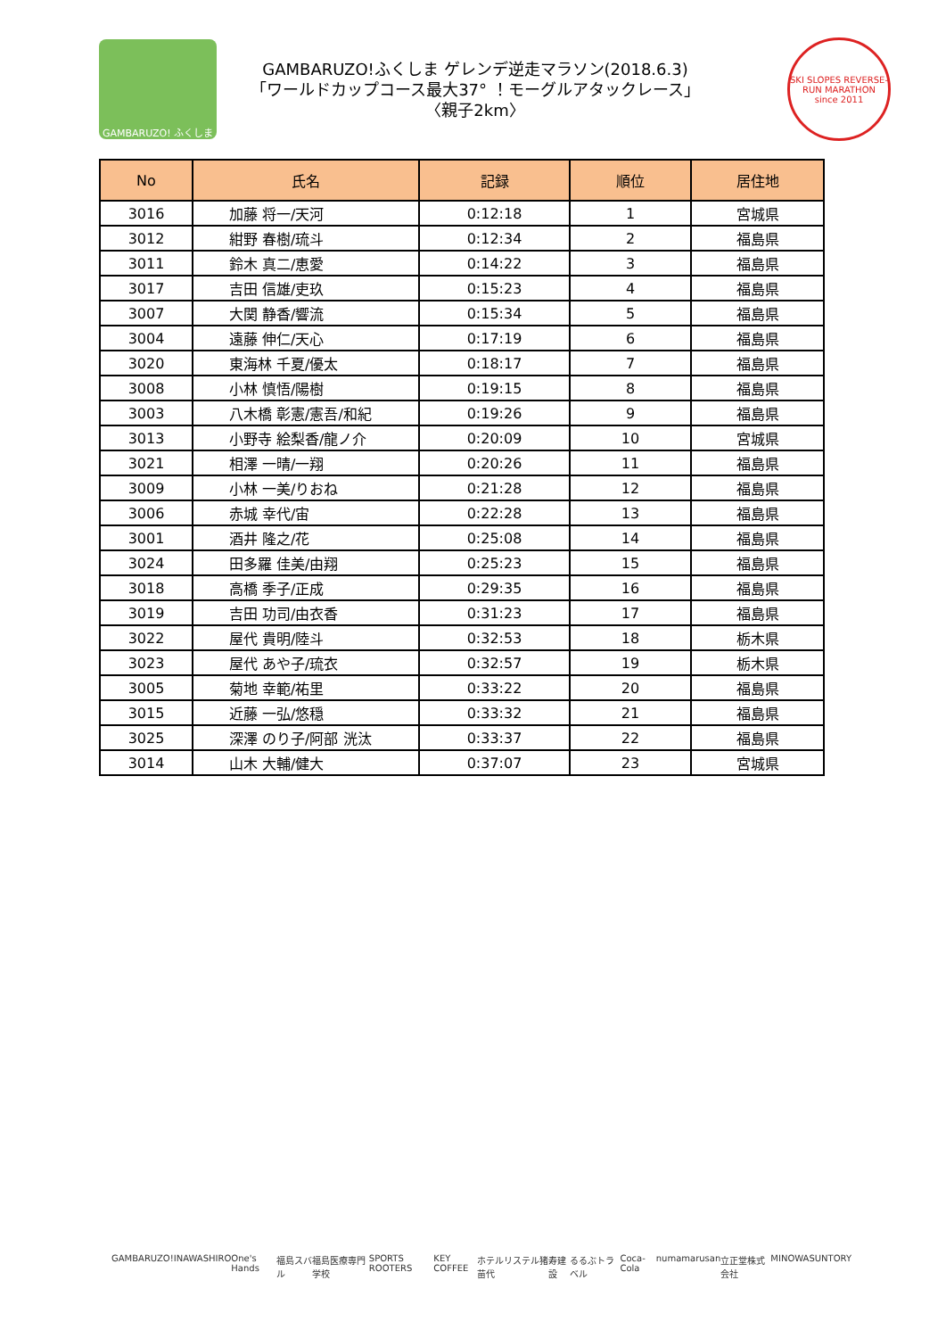GAMBARUZO! ふくしま
GAMBARUZO!ふくしま ゲレンデ逆走マラソン(2018.6.3)
「ワールドカップコース最大37° ！モーグルアタックレース」
〈親子2km〉
SKI SLOPES REVERSE-RUN MARATHON since 2011
| No | 氏名 | 記録 | 順位 | 居住地 |
| --- | --- | --- | --- | --- |
| 3016 | 加藤 将一/天河 | 0:12:18 | 1 | 宮城県 |
| 3012 | 紺野 春樹/琉斗 | 0:12:34 | 2 | 福島県 |
| 3011 | 鈴木 真二/恵愛 | 0:14:22 | 3 | 福島県 |
| 3017 | 吉田 信雄/吏玖 | 0:15:23 | 4 | 福島県 |
| 3007 | 大関 静香/響流 | 0:15:34 | 5 | 福島県 |
| 3004 | 遠藤 伸仁/天心 | 0:17:19 | 6 | 福島県 |
| 3020 | 東海林 千夏/優太 | 0:18:17 | 7 | 福島県 |
| 3008 | 小林 慎悟/陽樹 | 0:19:15 | 8 | 福島県 |
| 3003 | 八木橋 彰憲/憲吾/和紀 | 0:19:26 | 9 | 福島県 |
| 3013 | 小野寺 絵梨香/龍ノ介 | 0:20:09 | 10 | 宮城県 |
| 3021 | 相澤 一晴/一翔 | 0:20:26 | 11 | 福島県 |
| 3009 | 小林 一美/りおね | 0:21:28 | 12 | 福島県 |
| 3006 | 赤城 幸代/宙 | 0:22:28 | 13 | 福島県 |
| 3001 | 酒井 隆之/花 | 0:25:08 | 14 | 福島県 |
| 3024 | 田多羅 佳美/由翔 | 0:25:23 | 15 | 福島県 |
| 3018 | 高橋 季子/正成 | 0:29:35 | 16 | 福島県 |
| 3019 | 吉田 功司/由衣香 | 0:31:23 | 17 | 福島県 |
| 3022 | 屋代 貴明/陸斗 | 0:32:53 | 18 | 栃木県 |
| 3023 | 屋代 あや子/琉衣 | 0:32:57 | 19 | 栃木県 |
| 3005 | 菊地 幸範/祐里 | 0:33:22 | 20 | 福島県 |
| 3015 | 近藤 一弘/悠穏 | 0:33:32 | 21 | 福島県 |
| 3025 | 深澤 のり子/阿部 洸汰 | 0:33:37 | 22 | 福島県 |
| 3014 | 山木 大輔/健大 | 0:37:07 | 23 | 宮城県 |
GAMBARUZO! INAWASHIRO One's Hands 福島スバル 福島医療専門学校 SPORTS ROOTERS KEY COFFEE ホテルリステル猪苗代 寿建設 るるぶトラベル Coca-Cola numa marusan 立正堂株式会社 MINOWA SUNTORY